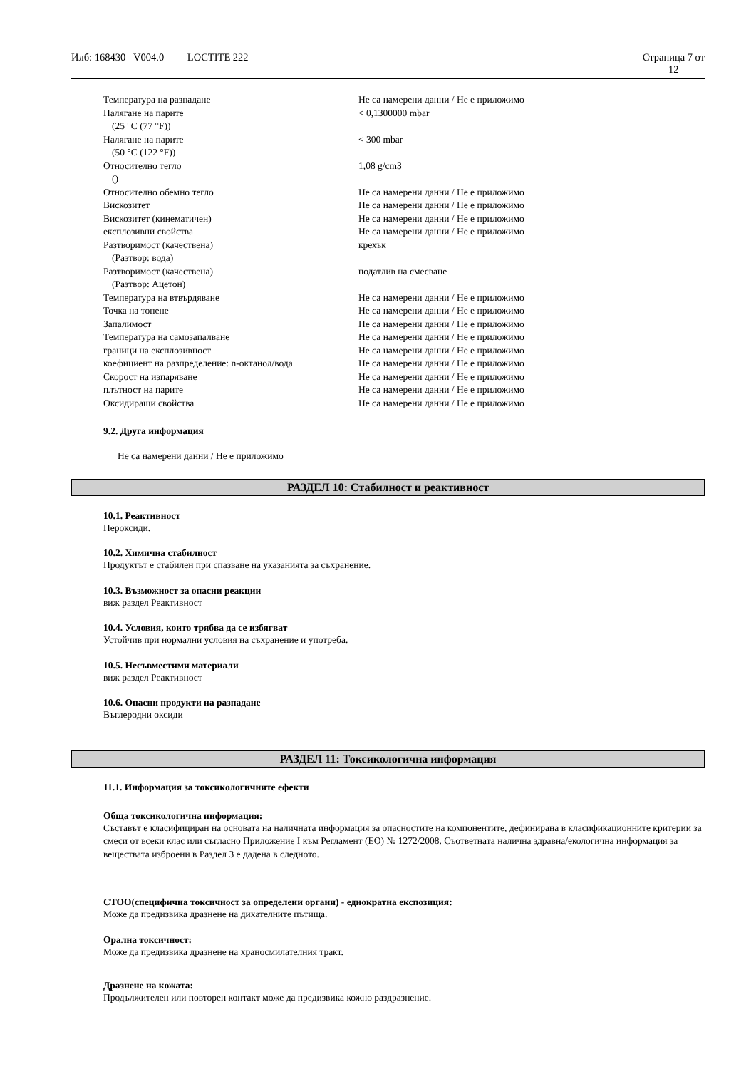Илб: 168430 V004.0 LOCTITE 222 Страница 7 от
12
| Температура на разпадане | Не са намерени данни / Не е приложимо |
| Налягане на парите (25 °C (77 °F)) | < 0,1300000 mbar |
| Налягане на парите (50 °C (122 °F)) | < 300 mbar |
| Относително тегло () | 1,08 g/cm3 |
| Относително обемно тегло | Не са намерени данни / Не е приложимо |
| Вискозитет | Не са намерени данни / Не е приложимо |
| Вискозитет (кинематичен) | Не са намерени данни / Не е приложимо |
| експлозивни свойства | Не са намерени данни / Не е приложимо |
| Разтворимост (качествена) (Разтвор: вода) | крехък |
| Разтворимост (качествена) (Разтвор: Ацетон) | податлив на смесване |
| Температура на втвърдяване | Не са намерени данни / Не е приложимо |
| Точка на топене | Не са намерени данни / Не е приложимо |
| Запалимост | Не са намерени данни / Не е приложимо |
| Температура на самозапалване | Не са намерени данни / Не е приложимо |
| граници на експлозивност | Не са намерени данни / Не е приложимо |
| коефициент на разпределение: n-октанол/вода | Не са намерени данни / Не е приложимо |
| Скорост на изпаряване | Не са намерени данни / Не е приложимо |
| плътност на парите | Не са намерени данни / Не е приложимо |
| Оксидиращи свойства | Не са намерени данни / Не е приложимо |
9.2. Друга информация
Не са намерени данни / Не е приложимо
РАЗДЕЛ 10: Стабилност и реактивност
10.1. Реактивност
Пероксиди.
10.2. Химична стабилност
Продуктът е стабилен при спазване на указанията за съхранение.
10.3. Възможност за опасни реакции
виж раздел Реактивност
10.4. Условия, които трябва да се избягват
Устойчив при нормални условия на съхранение и употреба.
10.5. Несъвместими материали
виж раздел Реактивност
10.6. Опасни продукти на разпадане
Въглеродни оксиди
РАЗДЕЛ 11: Токсикологична информация
11.1. Информация за токсикологичните ефекти
Обща токсикологична информация:
Съставът е класифициран на основата на наличната информация за опасностите на компонентите, дефинирана в класификационните критерии за смеси от всеки клас или съгласно Приложение I към Регламент (ЕО) № 1272/2008. Съответната налична здравна/екологична информация за веществата изброени в Раздел 3 е дадена в следното.
СТОО(специфична токсичност за определени органи) - еднократна експозиция:
Може да предизвика дразнене на дихателните пътища.
Орална токсичност:
Може да предизвика дразнене на храносмилателния тракт.
Дразнене на кожата:
Продължителен или повторен контакт може да предизвика кожно раздразнение.